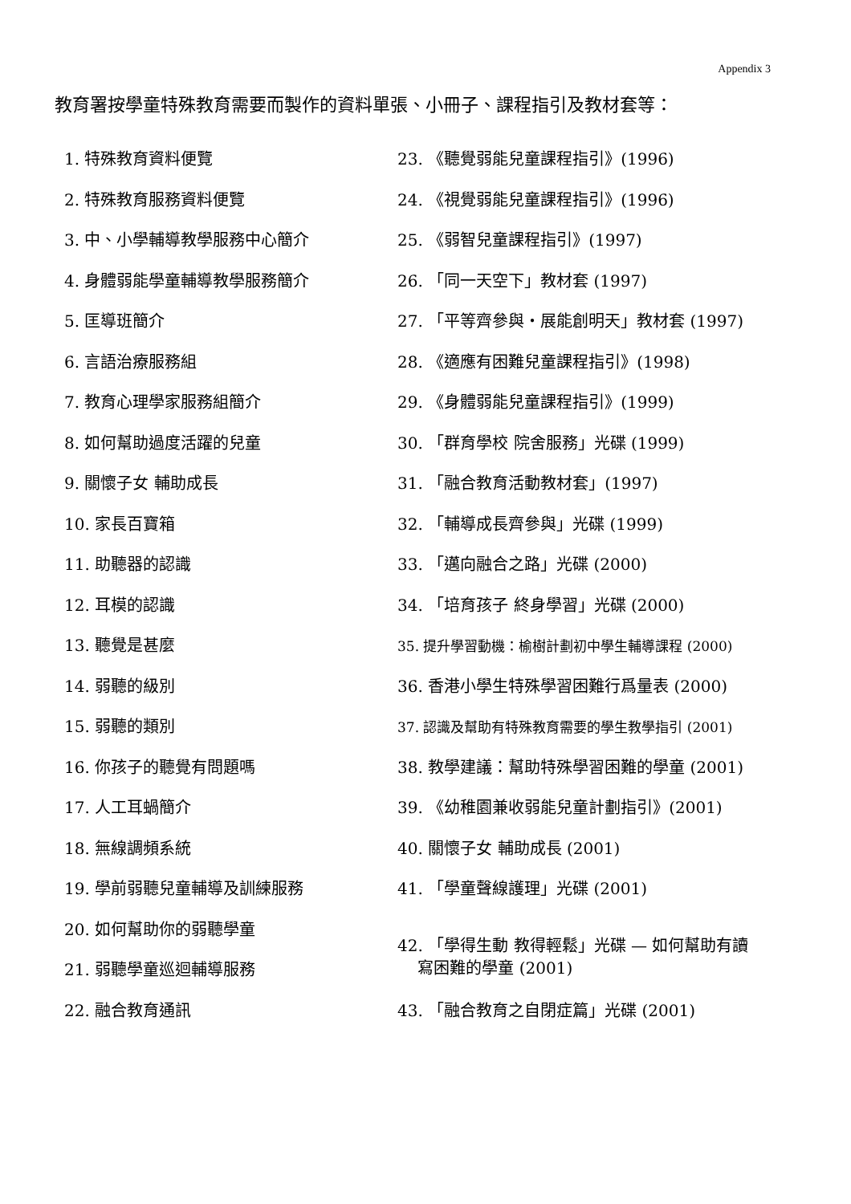Appendix 3
教育署按學童特殊教育需要而製作的資料單張、小冊子、課程指引及教材套等：
1. 特殊教育資料便覽
2. 特殊教育服務資料便覽
3. 中、小學輔導教學服務中心簡介
4. 身體弱能學童輔導教學服務簡介
5. 匡導班簡介
6. 言語治療服務組
7. 教育心理學家服務組簡介
8. 如何幫助過度活躍的兒童
9. 關懷子女 輔助成長
10. 家長百寶箱
11. 助聽器的認識
12. 耳模的認識
13. 聽覺是甚麼
14. 弱聽的級別
15. 弱聽的類別
16. 你孩子的聽覺有問題嗎
17. 人工耳蝸簡介
18. 無線調頻系統
19. 學前弱聽兒童輔導及訓練服務
20. 如何幫助你的弱聽學童
21. 弱聽學童巡迴輔導服務
22. 融合教育通訊
23. 《聽覺弱能兒童課程指引》(1996)
24. 《視覺弱能兒童課程指引》(1996)
25. 《弱智兒童課程指引》(1997)
26. 「同一天空下」教材套 (1997)
27. 「平等齊參與・展能創明天」教材套 (1997)
28. 《適應有困難兒童課程指引》(1998)
29. 《身體弱能兒童課程指引》(1999)
30. 「群育學校 院舍服務」光碟 (1999)
31. 「融合教育活動教材套」(1997)
32. 「輔導成長齊參與」光碟 (1999)
33. 「邁向融合之路」光碟 (2000)
34. 「培育孩子 終身學習」光碟 (2000)
35. 提升學習動機：榆樹計劃初中學生輔導課程 (2000)
36. 香港小學生特殊學習困難行爲量表 (2000)
37. 認識及幫助有特殊教育需要的學生教學指引 (2001)
38. 教學建議：幫助特殊學習困難的學童 (2001)
39. 《幼稚園兼收弱能兒童計劃指引》(2001)
40. 關懷子女 輔助成長 (2001)
41. 「學童聲線護理」光碟 (2001)
42. 「學得生動 教得輕鬆」光碟 — 如何幫助有讀
寫困難的學童 (2001)
43. 「融合教育之自閉症篇」光碟 (2001)